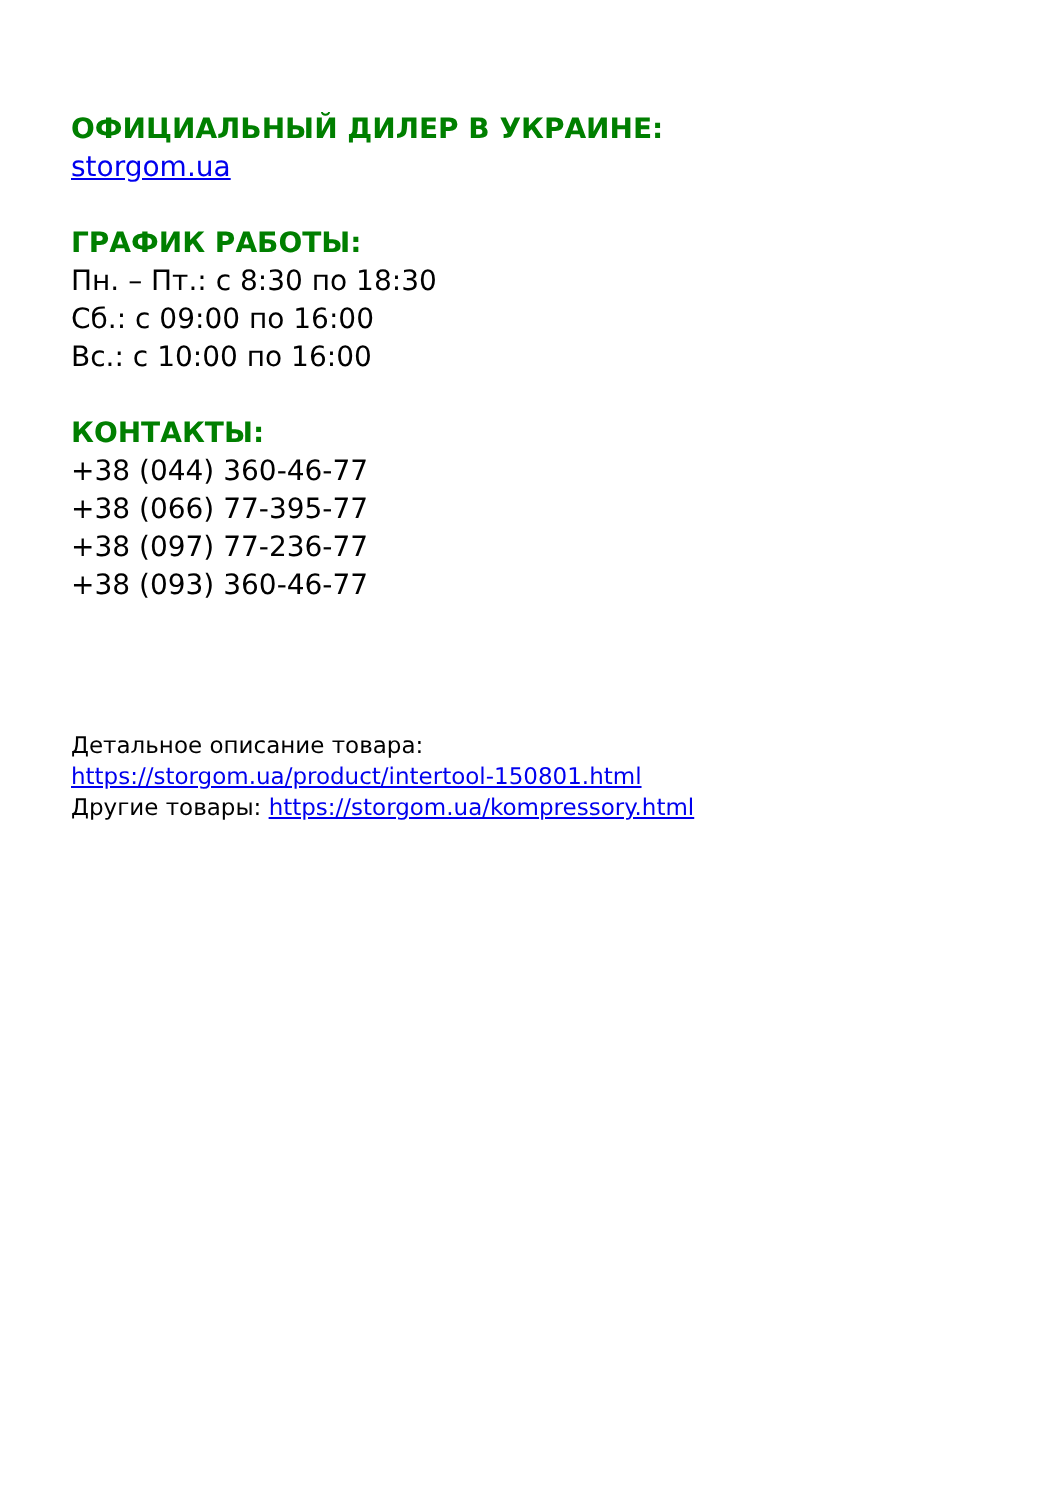ОФИЦИАЛЬНЫЙ ДИЛЕР В УКРАИНЕ:
storgom.ua
ГРАФИК РАБОТЫ:
Пн. – Пт.: с 8:30 по 18:30
Сб.: с 09:00 по 16:00
Вс.: с 10:00 по 16:00
КОНТАКТЫ:
+38 (044) 360-46-77
+38 (066) 77-395-77
+38 (097) 77-236-77
+38 (093) 360-46-77
Детальное описание товара:
https://storgom.ua/product/intertool-150801.html
Другие товары: https://storgom.ua/kompressory.html